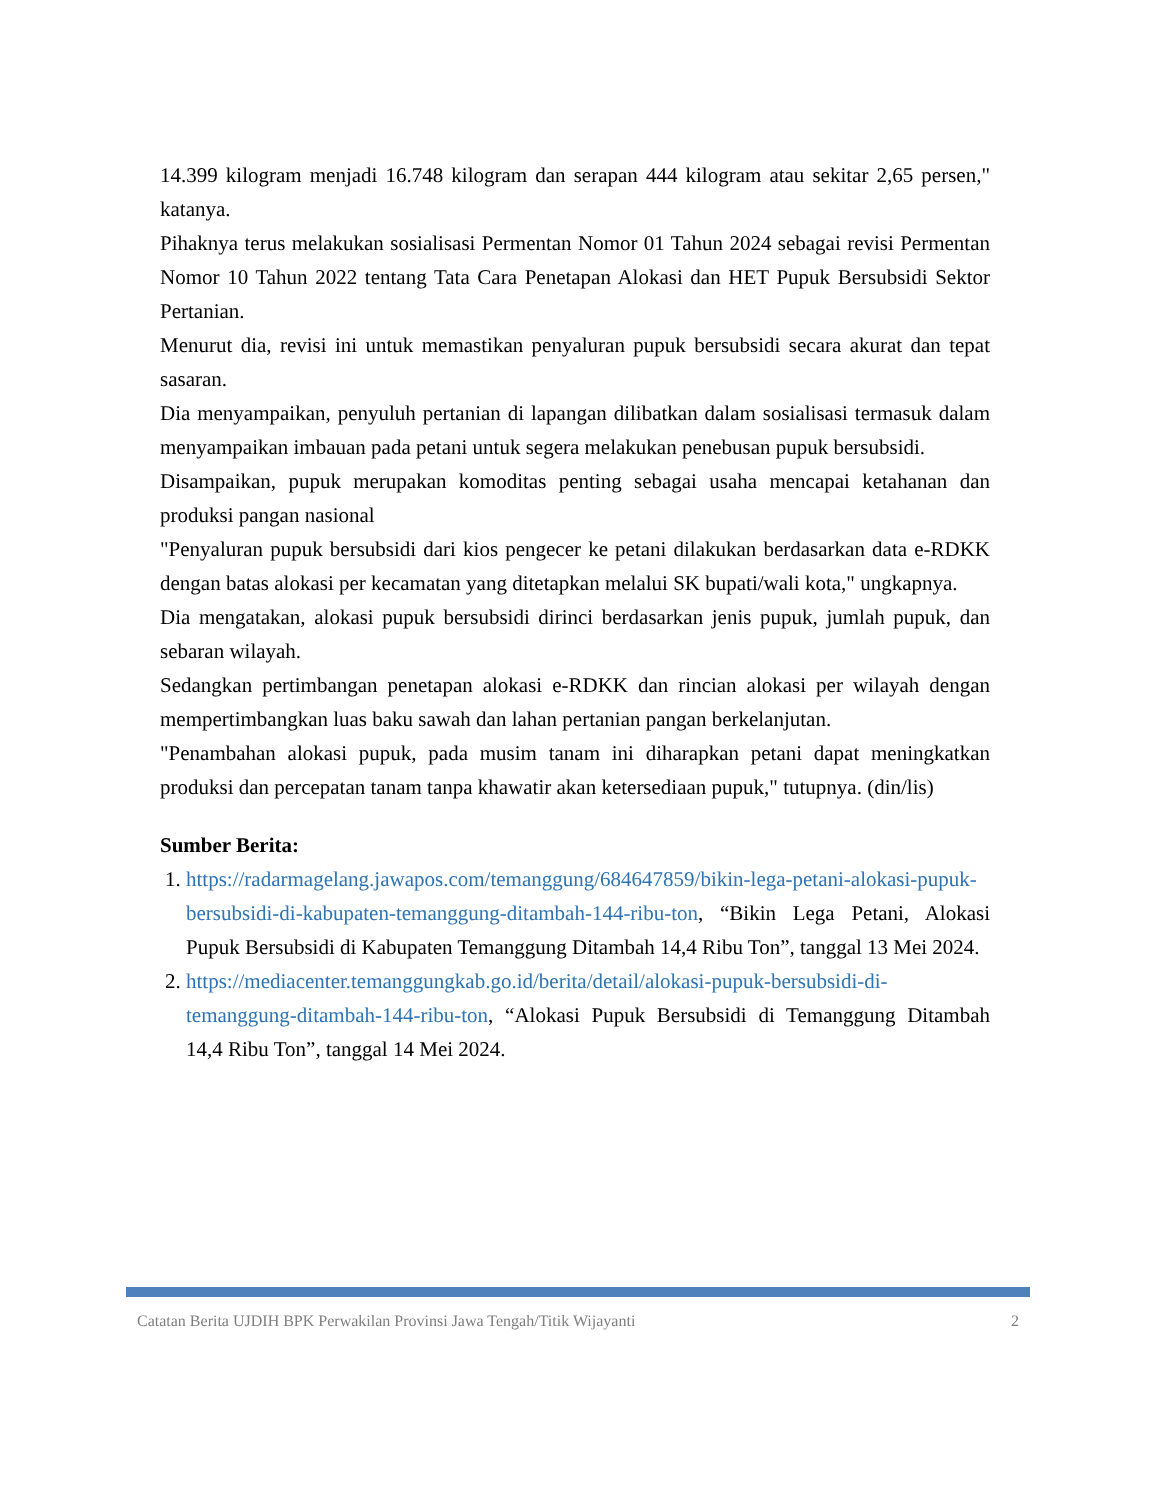14.399 kilogram menjadi 16.748 kilogram dan serapan 444 kilogram atau sekitar 2,65 persen," katanya.
Pihaknya terus melakukan sosialisasi Permentan Nomor 01 Tahun 2024 sebagai revisi Permentan Nomor 10 Tahun 2022 tentang Tata Cara Penetapan Alokasi dan HET Pupuk Bersubsidi Sektor Pertanian.
Menurut dia, revisi ini untuk memastikan penyaluran pupuk bersubsidi secara akurat dan tepat sasaran.
Dia menyampaikan, penyuluh pertanian di lapangan dilibatkan dalam sosialisasi termasuk dalam menyampaikan imbauan pada petani untuk segera melakukan penebusan pupuk bersubsidi.
Disampaikan, pupuk merupakan komoditas penting sebagai usaha mencapai ketahanan dan produksi pangan nasional
"Penyaluran pupuk bersubsidi dari kios pengecer ke petani dilakukan berdasarkan data e-RDKK dengan batas alokasi per kecamatan yang ditetapkan melalui SK bupati/wali kota," ungkapnya.
Dia mengatakan, alokasi pupuk bersubsidi dirinci berdasarkan jenis pupuk, jumlah pupuk, dan sebaran wilayah.
Sedangkan pertimbangan penetapan alokasi e-RDKK dan rincian alokasi per wilayah dengan mempertimbangkan luas baku sawah dan lahan pertanian pangan berkelanjutan.
"Penambahan alokasi pupuk, pada musim tanam ini diharapkan petani dapat meningkatkan produksi dan percepatan tanam tanpa khawatir akan ketersediaan pupuk," tutupnya. (din/lis)
Sumber Berita:
1. https://radarmagelang.jawapos.com/temanggung/684647859/bikin-lega-petani-alokasi-pupuk-bersubsidi-di-kabupaten-temanggung-ditambah-144-ribu-ton, “Bikin Lega Petani, Alokasi Pupuk Bersubsidi di Kabupaten Temanggung Ditambah 14,4 Ribu Ton”, tanggal 13 Mei 2024.
2. https://mediacenter.temanggungkab.go.id/berita/detail/alokasi-pupuk-bersubsidi-di-temanggung-ditambah-144-ribu-ton, “Alokasi Pupuk Bersubsidi di Temanggung Ditambah 14,4 Ribu Ton”, tanggal 14 Mei 2024.
Catatan Berita UJDIH BPK Perwakilan Provinsi Jawa Tengah/Titik Wijayanti 2